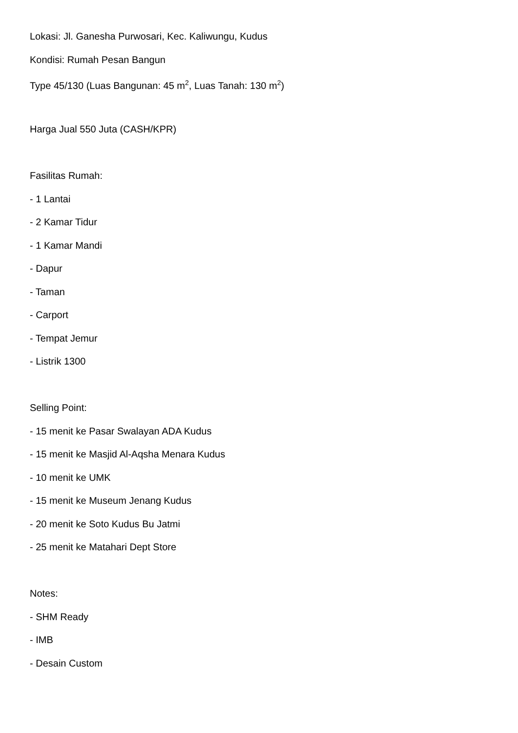Lokasi: Jl. Ganesha Purwosari, Kec. Kaliwungu, Kudus
Kondisi: Rumah Pesan Bangun
Type 45/130 (Luas Bangunan: 45 m<sup>2</sup>, Luas Tanah: 130 m<sup>2</sup>)
Harga Jual 550 Juta (CASH/KPR)
Fasilitas Rumah:
- 1 Lantai
- 2 Kamar Tidur
- 1 Kamar Mandi
- Dapur
- Taman
- Carport
- Tempat Jemur
- Listrik 1300
Selling Point:
- 15 menit ke Pasar Swalayan ADA Kudus
- 15 menit ke Masjid Al-Aqsha Menara Kudus
- 10 menit ke UMK
- 15 menit ke Museum Jenang Kudus
- 20 menit ke Soto Kudus Bu Jatmi
- 25 menit ke Matahari Dept Store
Notes:
- SHM Ready
- IMB
- Desain Custom